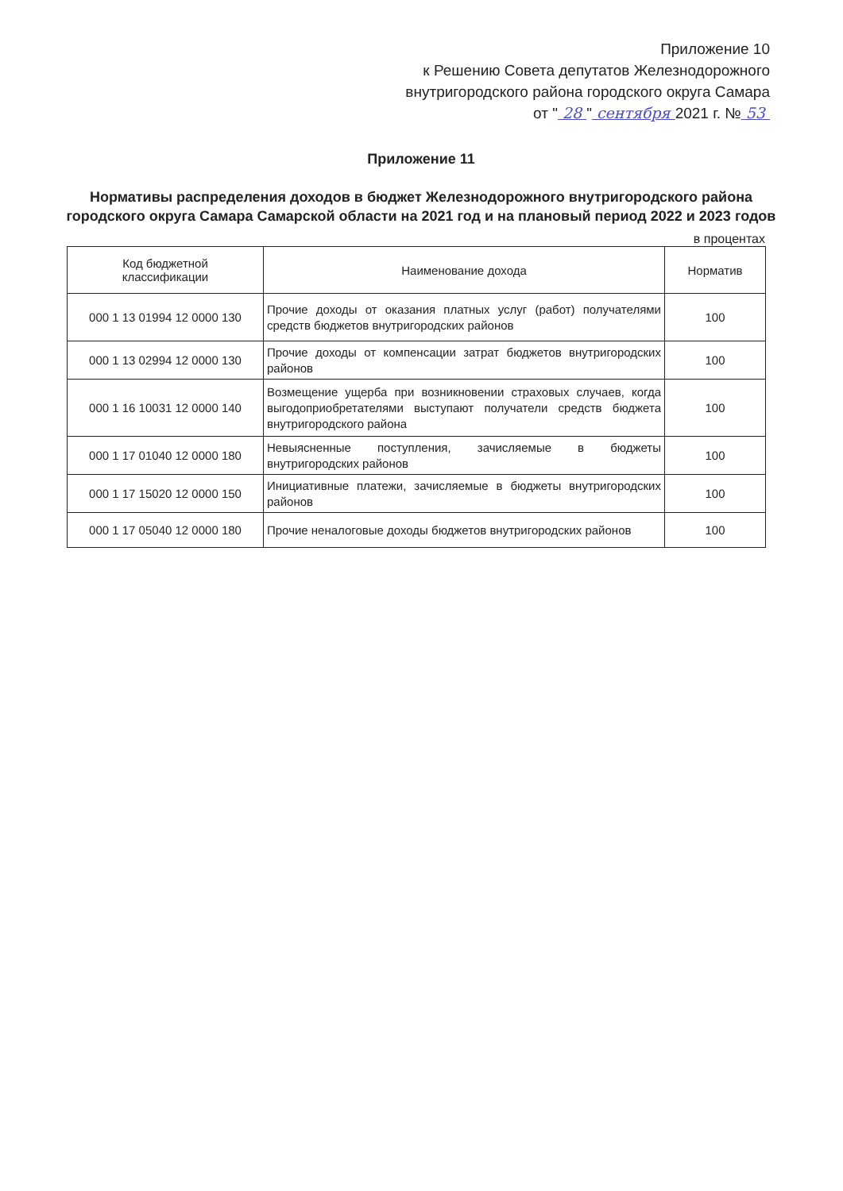Приложение 10
к Решению Совета депутатов Железнодорожного
внутригородского района городского округа Самара
от " 28 " сентября 2021 г. № 53
Приложение 11
Нормативы распределения доходов в бюджет Железнодорожного внутригородского района городского округа Самара Самарской области на 2021 год и на плановый период 2022 и 2023 годов
в процентах
| Код бюджетной классификации | Наименование дохода | Норматив |
| --- | --- | --- |
| 000 1 13 01994 12 0000 130 | Прочие доходы от оказания платных услуг (работ) получателями средств бюджетов внутригородских районов | 100 |
| 000 1 13 02994 12 0000 130 | Прочие доходы от компенсации затрат бюджетов внутригородских районов | 100 |
| 000 1 16 10031 12 0000 140 | Возмещение ущерба при возникновении страховых случаев, когда выгодоприобретателями выступают получатели средств бюджета внутригородского района | 100 |
| 000 1 17 01040 12 0000 180 | Невыясненные поступления, зачисляемые в бюджеты внутригородских районов | 100 |
| 000 1 17 15020 12 0000 150 | Инициативные платежи, зачисляемые в бюджеты внутригородских районов | 100 |
| 000 1 17 05040 12 0000 180 | Прочие неналоговые доходы бюджетов внутригородских районов | 100 |